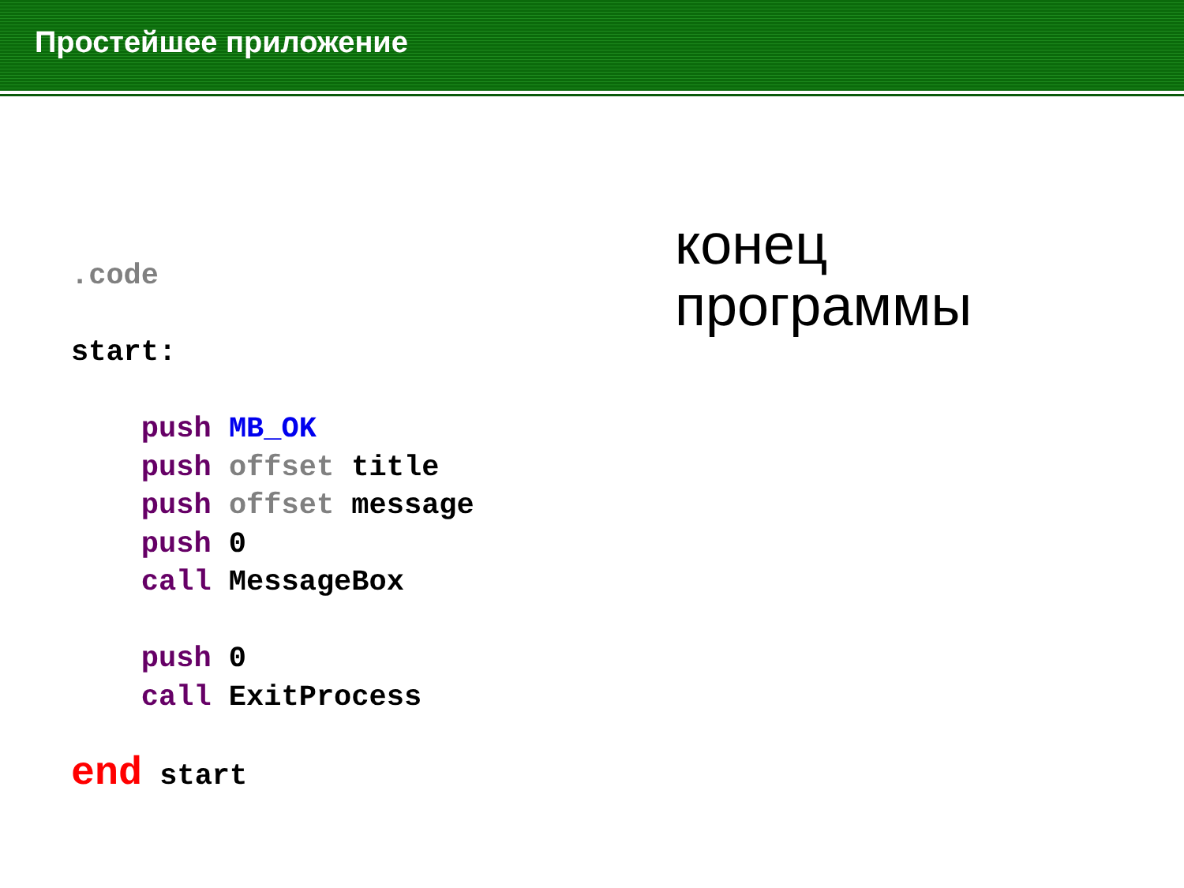Простейшее приложение
.code start: push MB_OK push offset title push offset message push 0 call MessageBox push 0 call ExitProcess end start
конец
программы